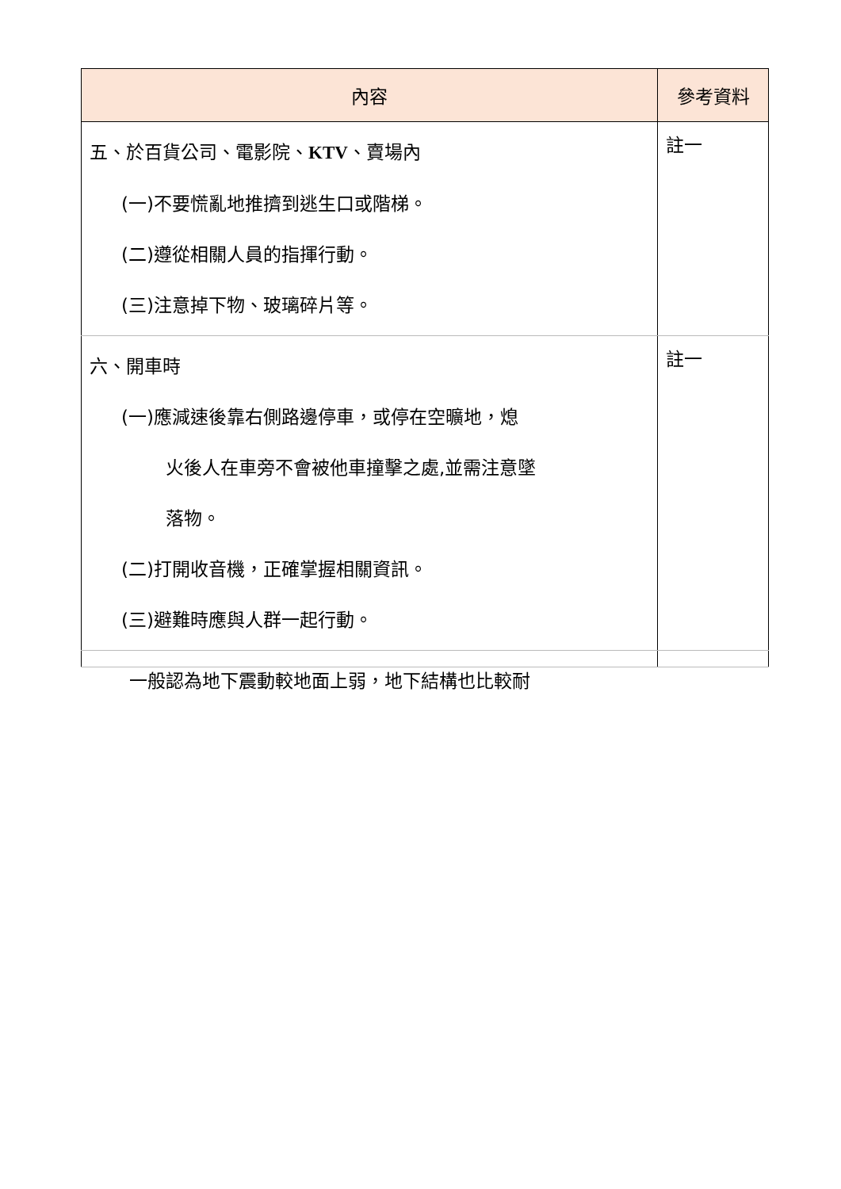| 內容 | 參考資料 |
| --- | --- |
| 五、於百貨公司、電影院、 KTV 、賣場內 (一)不要慌亂地推擠到逃生口或階梯。 (二)遵從相關人員的指揮行動。 (三)注意掉下物、玻璃碎片等。 | 註一 |
| 六、開車時 (一)應減速後靠右側路邊停車，或停在空曠地，熄 火後人在車旁不會被他車撞擊之處,並需注意墜 落物。 (二)打開收音機，正確掌握相關資訊。 (三)避難時應與人群一起行動。 | 註一 |
| 一般認為地下震動較地面上弱，地下結構也比較耐 | |